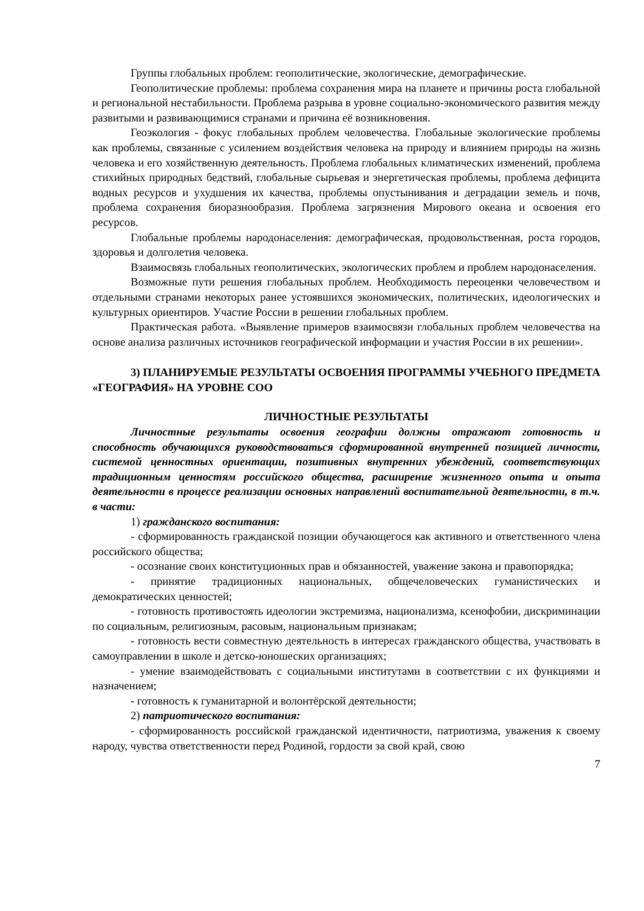Группы глобальных проблем: геополитические, экологические, демографические.
Геополитические проблемы: проблема сохранения мира на планете и причины роста глобальной и региональной нестабильности. Проблема разрыва в уровне социально-экономического развития между развитыми и развивающимися странами и причина её возникновения.
Геоэкология - фокус глобальных проблем человечества. Глобальные экологические проблемы как проблемы, связанные с усилением воздействия человека на природу и влиянием природы на жизнь человека и его хозяйственную деятельность. Проблема глобальных климатических изменений, проблема стихийных природных бедствий, глобальные сырьевая и энергетическая проблемы, проблема дефицита водных ресурсов и ухудшения их качества, проблемы опустынивания и деградации земель и почв, проблема сохранения биоразнообразия. Проблема загрязнения Мирового океана и освоения его ресурсов.
Глобальные проблемы народонаселения: демографическая, продовольственная, роста городов, здоровья и долголетия человека.
Взаимосвязь глобальных геополитических, экологических проблем и проблем народонаселения.
Возможные пути решения глобальных проблем. Необходимость переоценки человечеством и отдельными странами некоторых ранее устоявшихся экономических, политических, идеологических и культурных ориентиров. Участие России в решении глобальных проблем.
Практическая работа. «Выявление примеров взаимосвязи глобальных проблем человечества на основе анализа различных источников географической информации и участия России в их решении».
3) ПЛАНИРУЕМЫЕ РЕЗУЛЬТАТЫ ОСВОЕНИЯ ПРОГРАММЫ УЧЕБНОГО ПРЕДМЕТА «ГЕОГРАФИЯ» НА УРОВНЕ СОО
ЛИЧНОСТНЫЕ РЕЗУЛЬТАТЫ
Личностные результаты освоения географии должны отражают готовность и способность обучающихся руководствоваться сформированной внутренней позицией личности, системой ценностных ориентации, позитивных внутренних убеждений, соответствующих традиционным ценностям российского общества, расширение жизненного опыта и опыта деятельности в процессе реализации основных направлений воспитательной деятельности, в т.ч. в части:
1) гражданского воспитания:
- сформированность гражданской позиции обучающегося как активного и ответственного члена российского общества;
- осознание своих конституционных прав и обязанностей, уважение закона и правопорядка;
- принятие традиционных национальных, общечеловеческих гуманистических и демократических ценностей;
- готовность противостоять идеологии экстремизма, национализма, ксенофобии, дискриминации по социальным, религиозным, расовым, национальным признакам;
- готовность вести совместную деятельность в интересах гражданского общества, участвовать в самоуправлении в школе и детско-юношеских организациях;
- умение взаимодействовать с социальными институтами в соответствии с их функциями и назначением;
- готовность к гуманитарной и волонтёрской деятельности;
2) патриотического воспитания:
- сформированность российской гражданской идентичности, патриотизма, уважения к своему народу, чувства ответственности перед Родиной, гордости за свой край, свою
7